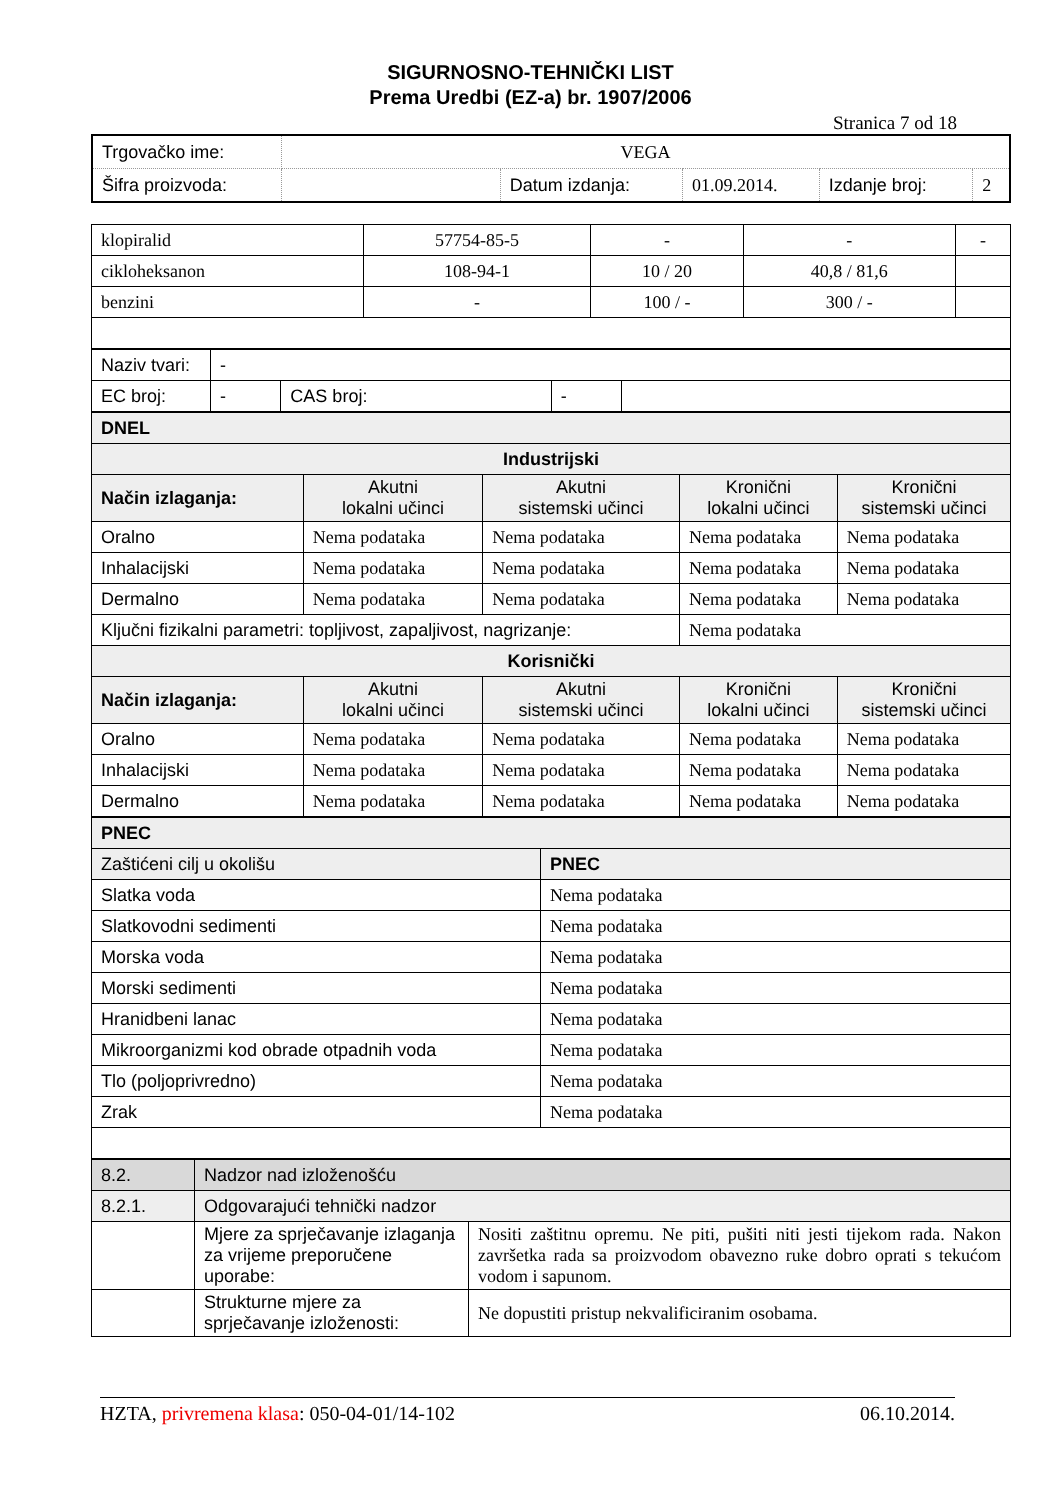SIGURNOSNO-TEHNIČKI LIST
Prema Uredbi (EZ-a) br. 1907/2006
Stranica 7 od 18
| Trgovačko ime: | VEGA | | | | |
| Šifra proizvoda: | | Datum izdanja: | 01.09.2014. | Izdanje broj: | 2 |
| klopiralid | 57754-85-5 | - | - | - |
| cikloheksanon | 108-94-1 | 10 / 20 | 40,8 / 81,6 | |
| benzini | - | 100 / - | 300 / - | |
| Naziv tvari: | - | | | |
| EC broj: | - | CAS broj: | - | |
| DNEL | | | | |
| Industrijski | | | | |
| Način izlaganja: | Akutni lokalni učinci | Akutni sistemski učinci | Kronični lokalni učinci | Kronični sistemski učinci |
| Oralno | Nema podataka | Nema podataka | Nema podataka | Nema podataka |
| Inhalacijski | Nema podataka | Nema podataka | Nema podataka | Nema podataka |
| Dermalno | Nema podataka | Nema podataka | Nema podataka | Nema podataka |
| Ključni fizikalni parametri: topljivost, zapaljivost, nagrizanje: | | | Nema podataka | |
| Korisnički | | | | |
| Način izlaganja: | Akutni lokalni učinci | Akutni sistemski učinci | Kronični lokalni učinci | Kronični sistemski učinci |
| Oralno | Nema podataka | Nema podataka | Nema podataka | Nema podataka |
| Inhalacijski | Nema podataka | Nema podataka | Nema podataka | Nema podataka |
| Dermalno | Nema podataka | Nema podataka | Nema podataka | Nema podataka |
| PNEC | |
| Zaštićeni cilj u okolišu | PNEC |
| Slatka voda | Nema podataka |
| Slatkovodni sedimenti | Nema podataka |
| Morska voda | Nema podataka |
| Morski sedimenti | Nema podataka |
| Hranidbeni lanac | Nema podataka |
| Mikroorganizmi kod obrade otpadnih voda | Nema podataka |
| Tlo (poljoprivredno) | Nema podataka |
| Zrak | Nema podataka |
| 8.2. | Nadzor nad izloženošću | |
| 8.2.1. | Odgovarajući tehnički nadzor | |
| | Mjere za sprječavanje izlaganja za vrijeme preporučene uporabe: | Nositi zaštitnu opremu. Ne piti, pušiti niti jesti tijekom rada. Nakon završetka rada sa proizvodom obavezno ruke dobro oprati s tekućom vodom i sapunom. |
| | Strukturne mjere za sprječavanje izloženosti: | Ne dopustiti pristup nekvalificiranim osobama. |
HZTA, privremena klasa: 050-04-01/14-102 06.10.2014.